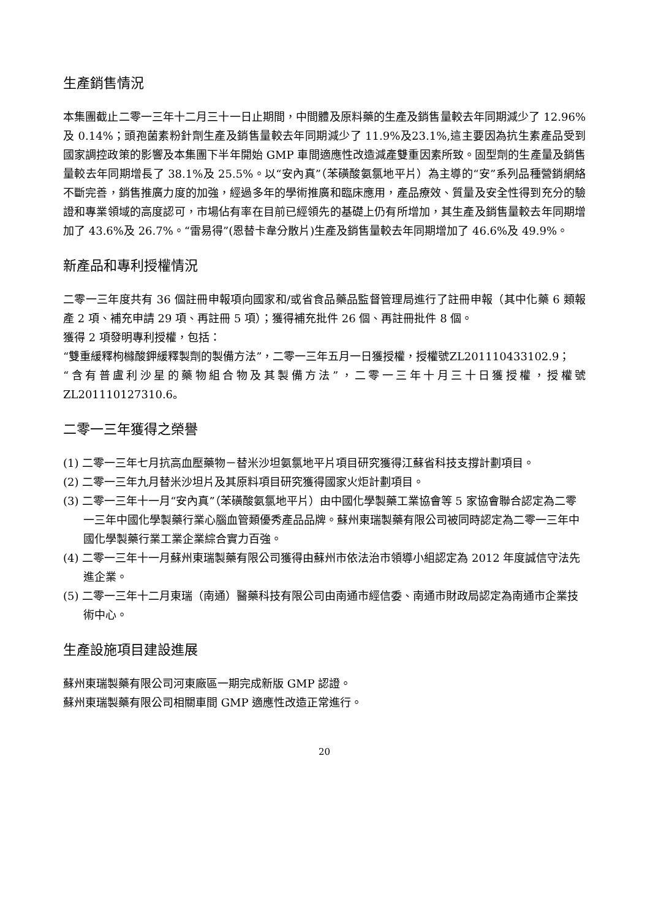生產銷售情況
本集團截止二零一三年十二月三十一日止期間，中間體及原料藥的生產及銷售量較去年同期減少了 12.96% 及 0.14%；頭孢菌素粉針劑生產及銷售量較去年同期減少了 11.9%及23.1%,這主要因為抗生素產品受到國家調控政策的影響及本集團下半年開始 GMP 車間適應性改造減產雙重因素所致。固型劑的生產量及銷售量較去年同期增長了 38.1%及 25.5%。以“安內真”（苯磺酸氨氯地平片）為主導的“安”系列品種營銷網絡不斷完善，銷售推廣力度的加強，經過多年的學術推廣和臨床應用，產品療效、質量及安全性得到充分的驗證和專業領域的高度認可，市場佔有率在目前已經領先的基礎上仍有所增加，其生產及銷售量較去年同期增加了 43.6%及 26.7%。“雷易得”(恩替卡韋分散片)生產及銷售量較去年同期增加了 46.6%及 49.9%。
新產品和專利授權情況
二零一三年度共有 36 個註冊申報項向國家和/或省食品藥品監督管理局進行了註冊申報（其中化藥 6 類報產 2 項、補充申請 29 項、再註冊 5 項）；獲得補充批件 26 個、再註冊批件 8 個。
獲得 2 項發明專利授權，包括：
“雙重緩釋枸櫞酸鉀緩釋製劑的製備方法”，二零一三年五月一日獲授權，授權號ZL201110433102.9；
“含有普盧利沙星的藥物組合物及其製備方法”，二零一三年十月三十日獲授權，授權號ZL201110127310.6。
二零一三年獲得之榮譽
(1) 二零一三年七月抗高血壓藥物－替米沙坦氨氯地平片項目研究獲得江蘇省科技支撐計劃項目。
(2) 二零一三年九月替米沙坦片及其原料項目研究獲得國家火炬計劃項目。
(3) 二零一三年十一月“安內真”（苯磺酸氨氯地平片）由中國化學製藥工業協會等 5 家協會聯合認定為二零一三年中國化學製藥行業心腦血管類優秀產品品牌。蘇州東瑞製藥有限公司被同時認定為二零一三年中國化學製藥行業工業企業綜合實力百強。
(4) 二零一三年十一月蘇州東瑞製藥有限公司獲得由蘇州市依法治市領導小組認定為 2012 年度誠信守法先進企業。
(5) 二零一三年十二月東瑞（南通）醫藥科技有限公司由南通市經信委、南通市財政局認定為南通市企業技術中心。
生產設施項目建設進展
蘇州東瑞製藥有限公司河東廠區一期完成新版 GMP 認證。
蘇州東瑞製藥有限公司相關車間 GMP 適應性改造正常進行。
20